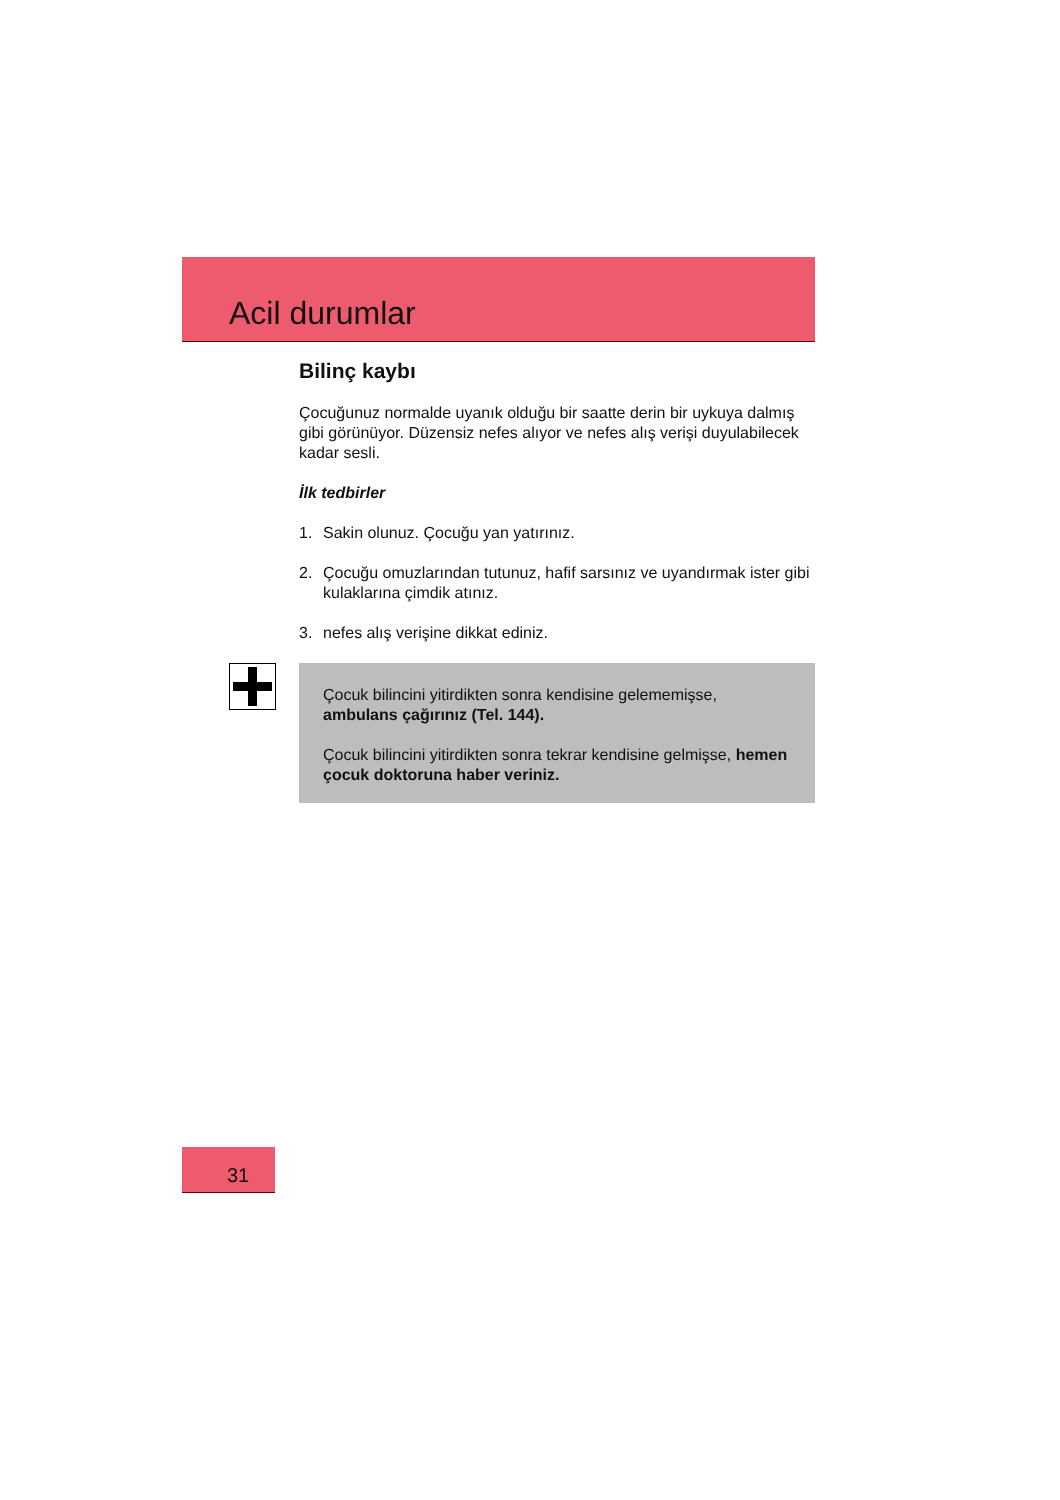Acil durumlar
Bilinç kaybı
Çocuğunuz normalde uyanık olduğu bir saatte derin bir uykuya dalmış gibi görünüyor. Düzensiz nefes alıyor ve nefes alış verişi duyulabilecek kadar sesli.
İlk tedbirler
1. Sakin olunuz. Çocuğu yan yatırınız.
2. Çocuğu omuzlarından tutunuz, hafif sarsınız ve uyandırmak ister gibi kulaklarına çimdik atınız.
3. nefes alış verişine dikkat ediniz.
Çocuk bilincini yitirdikten sonra kendisine gelememişse, ambulans çağırınız (Tel. 144).
Çocuk bilincini yitirdikten sonra tekrar kendisine gelmişse, hemen çocuk doktoruna haber veriniz.
31